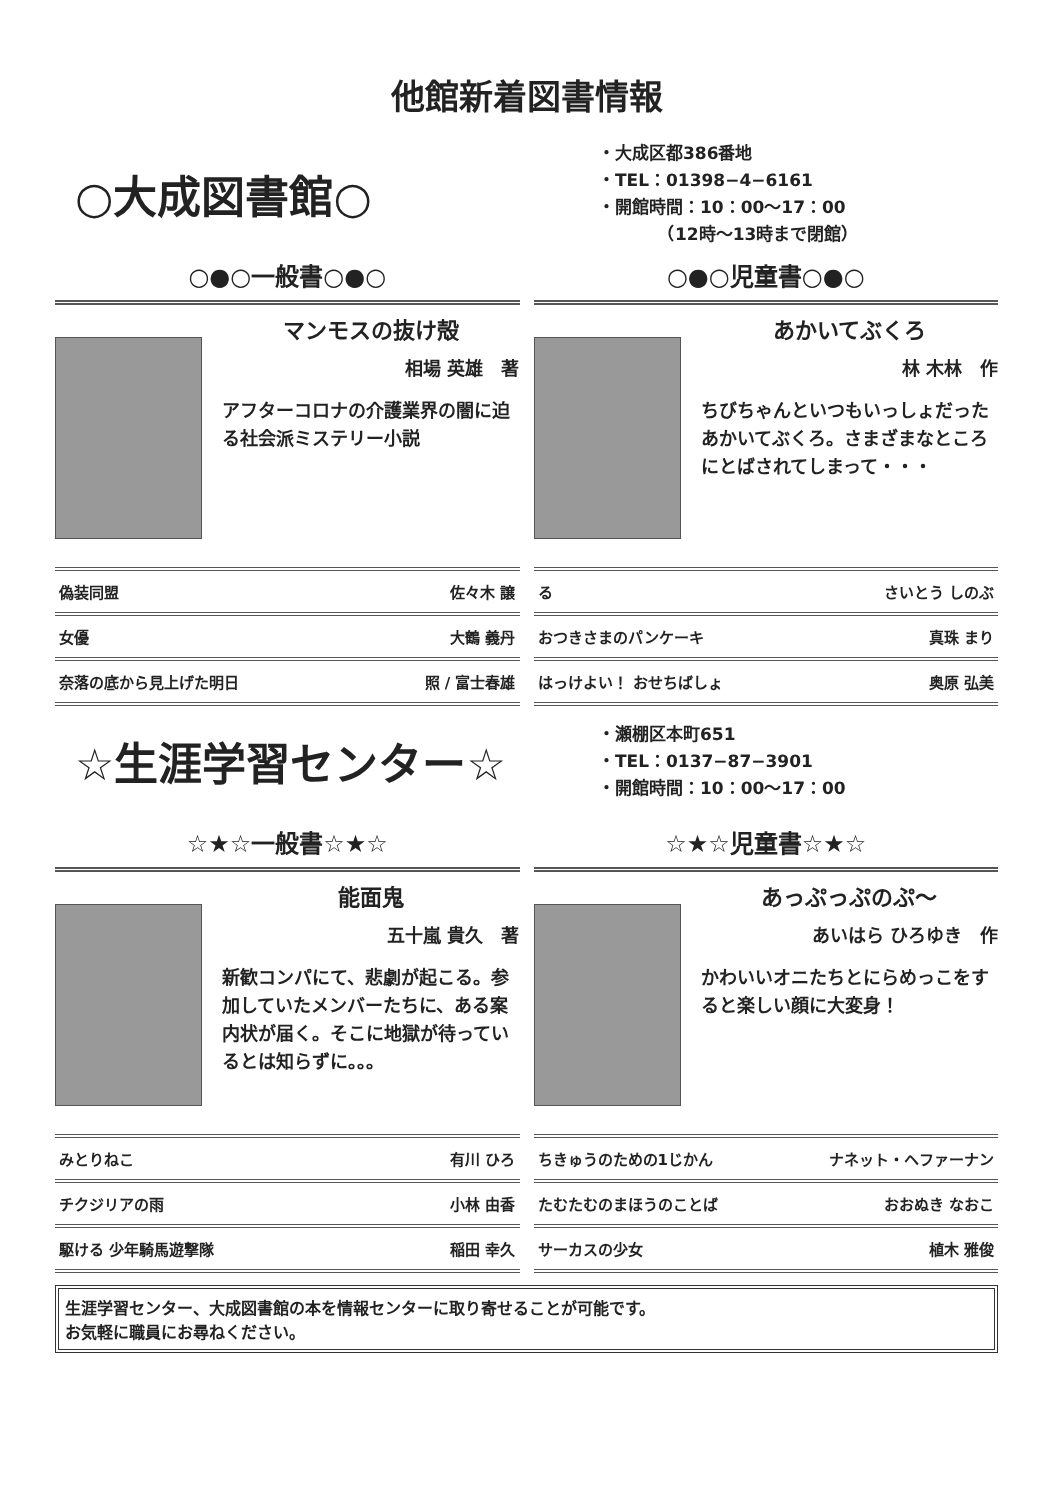他館新着図書情報
○大成図書館○
・大成区都386番地
・TEL：01398−4−6161
・開館時間：10：00〜17：00
　　　　（12時〜13時まで閉館）
○●○一般書○●○
マンモスの抜け殻
相場 英雄　著
アフターコロナの介護業界の闇に迫る社会派ミステリー小説
| 偽装同盟 | 佐々木 譲 |
| 女優 | 大鶴 義丹 |
| 奈落の底から見上げた明日 | 照 / 富士春雄 |
○●○児童書○●○
あかいてぶくろ
林 木林　作
ちびちゃんといつもいっしょだったあかいてぶくろ。さまざまなところにとばされてしまって・・・
| る | さいとう しのぶ |
| おつきさまのパンケーキ | 真珠 まり |
| はっけよい！ おせちばしょ | 奥原 弘美 |
☆生涯学習センター☆
・瀬棚区本町651
・TEL：0137−87−3901
・開館時間：10：00〜17：00
☆★☆一般書☆★☆
能面鬼
五十嵐 貴久　著
新歓コンパにて、悲劇が起こる。参加していたメンバーたちに、ある案内状が届く。そこに地獄が待っているとは知らずに。。。
| みとりねこ | 有川 ひろ |
| チクジリアの雨 | 小林 由香 |
| 駆ける 少年騎馬遊撃隊 | 稲田 幸久 |
☆★☆児童書☆★☆
あっぷっぷのぷ〜
あいはら ひろゆき　作
かわいいオニたちとにらめっこをすると楽しい顔に大変身！
| ちきゅうのための1じかん | ナネット・ヘファーナン |
| たむたむのまほうのことば | おおぬき なおこ |
| サーカスの少女 | 植木 雅俊 |
生涯学習センター、大成図書館の本を情報センターに取り寄せることが可能です。
お気軽に職員にお尋ねください。